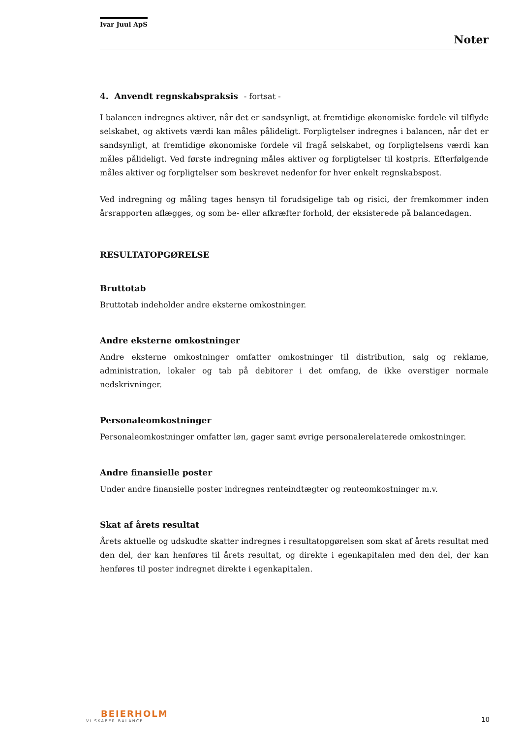Ivar Juul ApS
Noter
4. Anvendt regnskabspraksis - fortsat -
I balancen indregnes aktiver, når det er sandsynligt, at fremtidige økonomiske fordele vil tilflyde selskabet, og aktivets værdi kan måles pålideligt. Forpligtelser indregnes i balancen, når det er sandsynligt, at fremtidige økonomiske fordele vil fragå selskabet, og forpligtelsens værdi kan måles pålideligt. Ved første indregning måles aktiver og forpligtelser til kostpris. Efterfølgende måles aktiver og forpligtelser som beskrevet nedenfor for hver enkelt regnskabspost.
Ved indregning og måling tages hensyn til forudsigelige tab og risici, der fremkommer inden årsrapporten aflægges, og som be- eller afkræfter forhold, der eksisterede på balancedagen.
RESULTATOPGØRELSE
Bruttotab
Bruttotab indeholder andre eksterne omkostninger.
Andre eksterne omkostninger
Andre eksterne omkostninger omfatter omkostninger til distribution, salg og reklame, administration, lokaler og tab på debitorer i det omfang, de ikke overstiger normale nedskrivninger.
Personaleomkostninger
Personaleomkostninger omfatter løn, gager samt øvrige personalerelaterede omkostninger.
Andre finansielle poster
Under andre finansielle poster indregnes renteindtægter og renteomkostninger m.v.
Skat af årets resultat
Årets aktuelle og udskudte skatter indregnes i resultatopgørelsen som skat af årets resultat med den del, der kan henføres til årets resultat, og direkte i egenkapitalen med den del, der kan henføres til poster indregnet direkte i egenkapitalen.
BEIERHOLM
VI SKABER BALANCE
10